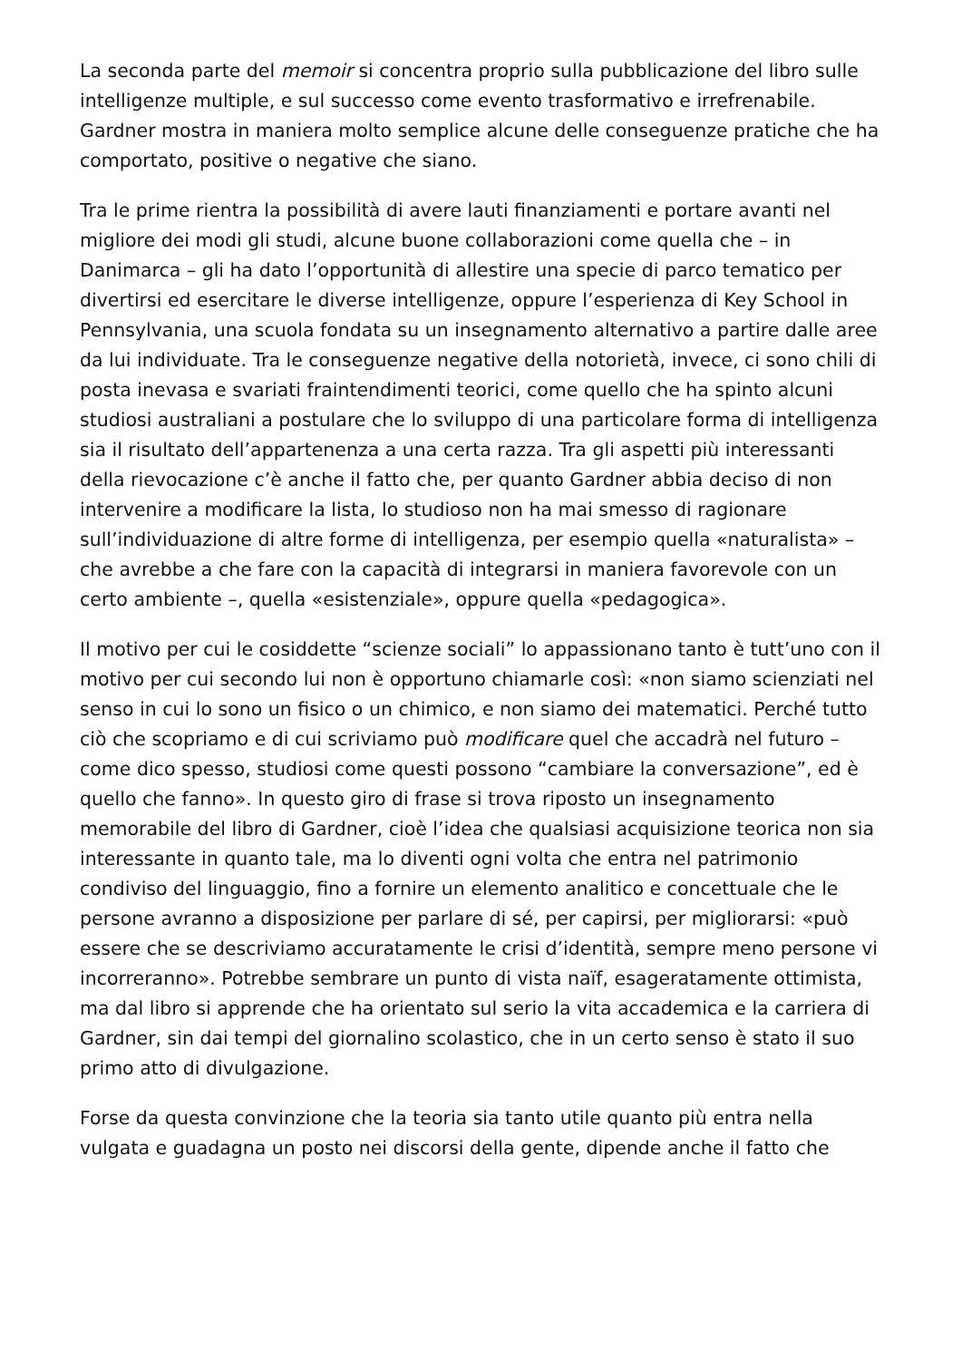La seconda parte del memoir si concentra proprio sulla pubblicazione del libro sulle intelligenze multiple, e sul successo come evento trasformativo e irrefrenabile. Gardner mostra in maniera molto semplice alcune delle conseguenze pratiche che ha comportato, positive o negative che siano.
Tra le prime rientra la possibilità di avere lauti finanziamenti e portare avanti nel migliore dei modi gli studi, alcune buone collaborazioni come quella che – in Danimarca – gli ha dato l’opportunità di allestire una specie di parco tematico per divertirsi ed esercitare le diverse intelligenze, oppure l’esperienza di Key School in Pennsylvania, una scuola fondata su un insegnamento alternativo a partire dalle aree da lui individuate. Tra le conseguenze negative della notorietà, invece, ci sono chili di posta inevasa e svariati fraintendimenti teorici, come quello che ha spinto alcuni studiosi australiani a postulare che lo sviluppo di una particolare forma di intelligenza sia il risultato dell’appartenenza a una certa razza. Tra gli aspetti più interessanti della rievocazione c’è anche il fatto che, per quanto Gardner abbia deciso di non intervenire a modificare la lista, lo studioso non ha mai smesso di ragionare sull’individuazione di altre forme di intelligenza, per esempio quella «naturalista» – che avrebbe a che fare con la capacità di integrarsi in maniera favorevole con un certo ambiente –, quella «esistenziale», oppure quella «pedagogica».
Il motivo per cui le cosiddette “scienze sociali” lo appassionano tanto è tutt’uno con il motivo per cui secondo lui non è opportuno chiamarle così: «non siamo scienziati nel senso in cui lo sono un fisico o un chimico, e non siamo dei matematici. Perché tutto ciò che scopriamo e di cui scriviamo può modificare quel che accadrà nel futuro – come dico spesso, studiosi come questi possono “cambiare la conversazione”, ed è quello che fanno». In questo giro di frase si trova riposto un insegnamento memorabile del libro di Gardner, cioè l’idea che qualsiasi acquisizione teorica non sia interessante in quanto tale, ma lo diventi ogni volta che entra nel patrimonio condiviso del linguaggio, fino a fornire un elemento analitico e concettuale che le persone avranno a disposizione per parlare di sé, per capirsi, per migliorarsi: «può essere che se descriviamo accuratamente le crisi d’identità, sempre meno persone vi incorreranno». Potrebbe sembrare un punto di vista naïf, esageratamente ottimista, ma dal libro si apprende che ha orientato sul serio la vita accademica e la carriera di Gardner, sin dai tempi del giornalino scolastico, che in un certo senso è stato il suo primo atto di divulgazione.
Forse da questa convinzione che la teoria sia tanto utile quanto più entra nella vulgata e guadagna un posto nei discorsi della gente, dipende anche il fatto che